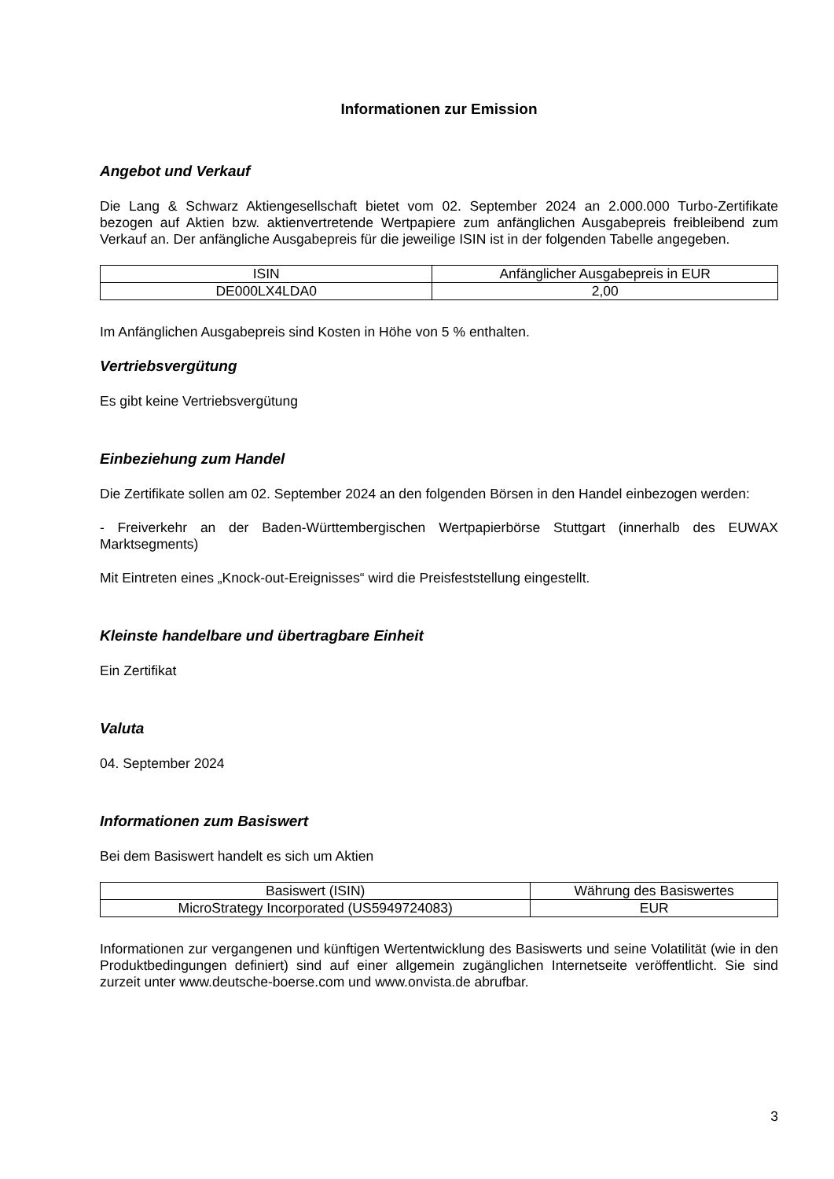Informationen zur Emission
Angebot und Verkauf
Die Lang & Schwarz Aktiengesellschaft bietet vom 02. September 2024 an 2.000.000 Turbo-Zertifikate bezogen auf Aktien bzw. aktienvertretende Wertpapiere zum anfänglichen Ausgabepreis freibleibend zum Verkauf an. Der anfängliche Ausgabepreis für die jeweilige ISIN ist in der folgenden Tabelle angegeben.
| ISIN | Anfänglicher Ausgabepreis in EUR |
| --- | --- |
| DE000LX4LDA0 | 2,00 |
Im Anfänglichen Ausgabepreis sind Kosten in Höhe von 5 % enthalten.
Vertriebsvergütung
Es gibt keine Vertriebsvergütung
Einbeziehung zum Handel
Die Zertifikate sollen am 02. September 2024 an den folgenden Börsen in den Handel einbezogen werden:
- Freiverkehr an der Baden-Württembergischen Wertpapierbörse Stuttgart (innerhalb des EUWAX Marktsegments)
Mit Eintreten eines „Knock-out-Ereignisses“ wird die Preisfeststellung eingestellt.
Kleinste handelbare und übertragbare Einheit
Ein Zertifikat
Valuta
04. September 2024
Informationen zum Basiswert
Bei dem Basiswert handelt es sich um Aktien
| Basiswert (ISIN) | Währung des Basiswertes |
| --- | --- |
| MicroStrategy Incorporated (US5949724083) | EUR |
Informationen zur vergangenen und künftigen Wertentwicklung des Basiswerts und seine Volatilität (wie in den Produktbedingungen definiert) sind auf einer allgemein zugänglichen Internetseite veröffentlicht. Sie sind zurzeit unter www.deutsche-boerse.com und www.onvista.de abrufbar.
3